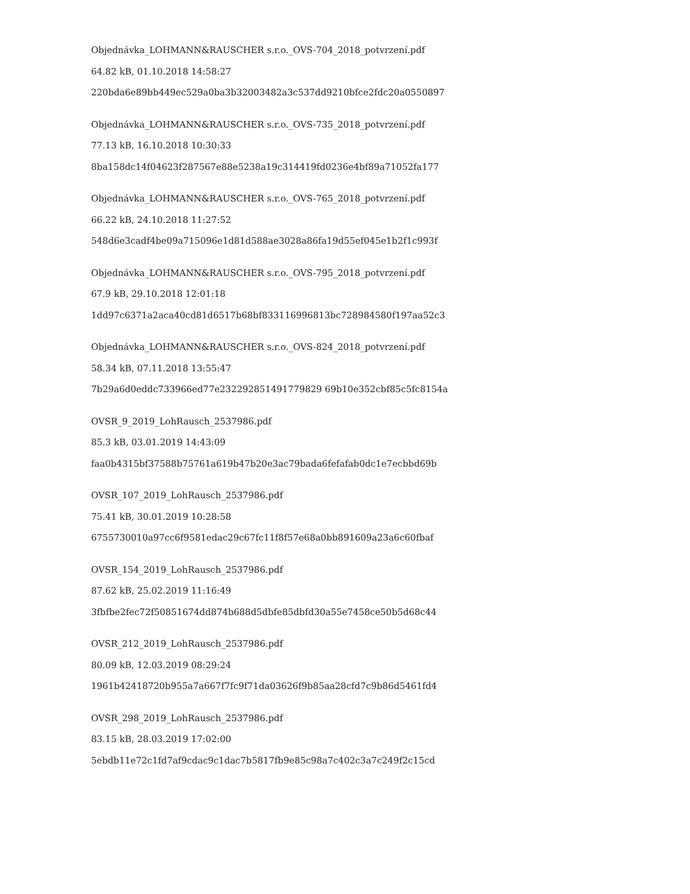Objednávka_LOHMANN&RAUSCHER s.r.o._OVS-704_2018_potvrzení.pdf
64.82 kB, 01.10.2018 14:58:27
220bda6e89bb449ec529a0ba3b32003482a3c537dd9210bfce2fdc20a0550897
Objednávka_LOHMANN&RAUSCHER s.r.o._OVS-735_2018_potvrzení.pdf
77.13 kB, 16.10.2018 10:30:33
8ba158dc14f04623f287567e88e5238a19c314419fd0236e4bf89a71052fa177
Objednávka_LOHMANN&RAUSCHER s.r.o._OVS-765_2018_potvrzení.pdf
66.22 kB, 24.10.2018 11:27:52
548d6e3cadf4be09a715096e1d81d588ae3028a86fa19d55ef045e1b2f1c993f
Objednávka_LOHMANN&RAUSCHER s.r.o._OVS-795_2018_potvrzení.pdf
67.9 kB, 29.10.2018 12:01:18
1dd97c6371a2aca40cd81d6517b68bf833116996813bc728984580f197aa52c3
Objednávka_LOHMANN&RAUSCHER s.r.o._OVS-824_2018_potvrzení.pdf
58.34 kB, 07.11.2018 13:55:47
7b29a6d0eddc733966ed77e232292851491779829 69b10e352cbf85c5fc8154a
OVSR_9_2019_LohRausch_2537986.pdf
85.3 kB, 03.01.2019 14:43:09
faa0b4315bf37588b75761a619b47b20e3ac79bada6fefafab0dc1e7ecbbd69b
OVSR_107_2019_LohRausch_2537986.pdf
75.41 kB, 30.01.2019 10:28:58
6755730010a97cc6f9581edac29c67fc11f8f57e68a0bb891609a23a6c60fbaf
OVSR_154_2019_LohRausch_2537986.pdf
87.62 kB, 25.02.2019 11:16:49
3fbfbe2fec72f50851674dd874b688d5dbfe85dbfd30a55e7458ce50b5d68c44
OVSR_212_2019_LohRausch_2537986.pdf
80.09 kB, 12.03.2019 08:29:24
1961b42418720b955a7a667f7fc9f71da03626f9b85aa28cfd7c9b86d5461fd4
OVSR_298_2019_LohRausch_2537986.pdf
83.15 kB, 28.03.2019 17:02:00
5ebdb11e72c1fd7af9cdac9c1dac7b5817fb9e85c98a7c402c3a7c249f2c15cd